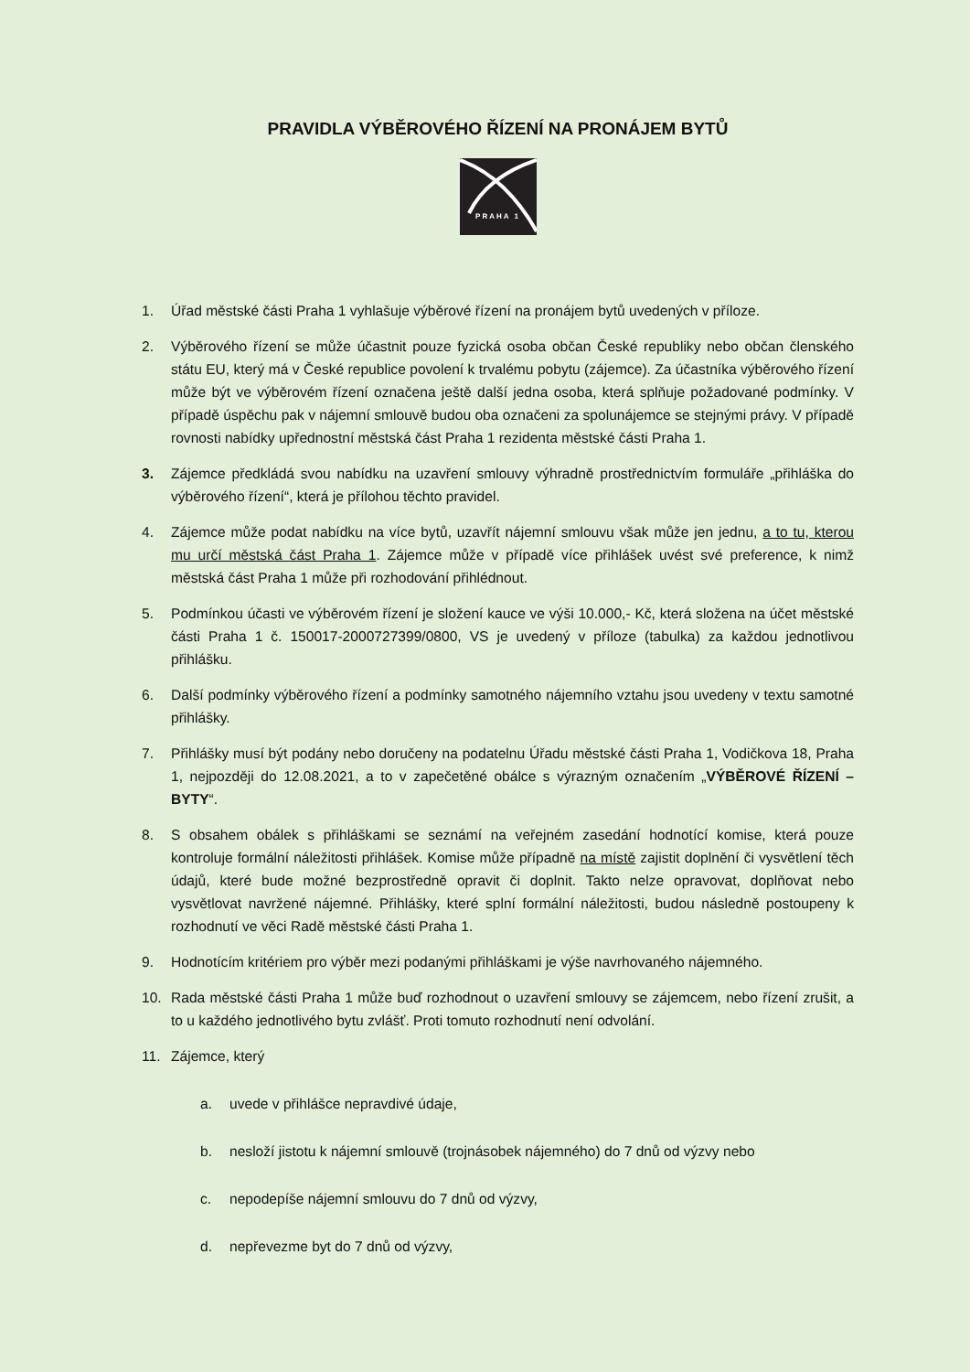PRAVIDLA VÝBĚROVÉHO ŘÍZENÍ NA PRONÁJEM BYTŮ
PRAHA 1
1. Úřad městské části Praha 1 vyhlašuje výběrové řízení na pronájem bytů uvedených v příloze.
2. Výběrového řízení se může účastnit pouze fyzická osoba občan České republiky nebo občan členského státu EU, který má v České republice povolení k trvalému pobytu (zájemce). Za účastníka výběrového řízení může být ve výběrovém řízení označena ještě další jedna osoba, která splňuje požadované podmínky. V případě úspěchu pak v nájemní smlouvě budou oba označeni za spolunájemce se stejnými právy. V případě rovnosti nabídky upřednostní městská část Praha 1 rezidenta městské části Praha 1.
3. Zájemce předkládá svou nabídku na uzavření smlouvy výhradně prostřednictvím formuláře „přihláška do výběrového řízení“, která je přílohou těchto pravidel.
4. Zájemce může podat nabídku na více bytů, uzavřít nájemní smlouvu však může jen jednu, a to tu, kterou mu určí městská část Praha 1. Zájemce může v případě více přihlášek uvést své preference, k nimž městská část Praha 1 může při rozhodování přihlédnout.
5. Podmínkou účasti ve výběrovém řízení je složení kauce ve výši 10.000,- Kč, která složena na účet městské části Praha 1 č. 150017-2000727399/0800, VS je uvedený v příloze (tabulka) za každou jednotlivou přihlášku.
6. Další podmínky výběrového řízení a podmínky samotného nájemního vztahu jsou uvedeny v textu samotné přihlášky.
7. Přihlášky musí být podány nebo doručeny na podatelnu Úřadu městské části Praha 1, Vodičkova 18, Praha 1, nejpozději do 12.08.2021, a to v zapečetěné obálce s výrazným označením „VÝBĚROVÉ ŘÍZENÍ – BYTY“.
8. S obsahem obálek s přihláškami se seznámí na veřejném zasedání hodnotící komise, která pouze kontroluje formální náležitosti přihlášek. Komise může případně na místě zajistit doplnění či vysvětlení těch údajů, které bude možné bezprostředně opravit či doplnit. Takto nelze opravovat, doplňovat nebo vysvětlovat navržené nájemné. Přihlášky, které splní formální náležitosti, budou následně postoupeny k rozhodnutí ve věci Radě městské části Praha 1.
9. Hodnotícím kritériem pro výběr mezi podanými přihláškami je výše navrhovaného nájemného.
10. Rada městské části Praha 1 může buď rozhodnout o uzavření smlouvy se zájemcem, nebo řízení zrušit, a to u každého jednotlivého bytu zvlášť. Proti tomuto rozhodnutí není odvolání.
11. Zájemce, který
a. uvede v přihlášce nepravdivé údaje,
b. nesloží jistotu k nájemní smlouvě (trojnásobek nájemného) do 7 dnů od výzvy nebo
c. nepodepíše nájemní smlouvu do 7 dnů od výzvy,
d. nepřevezme byt do 7 dnů od výzvy,